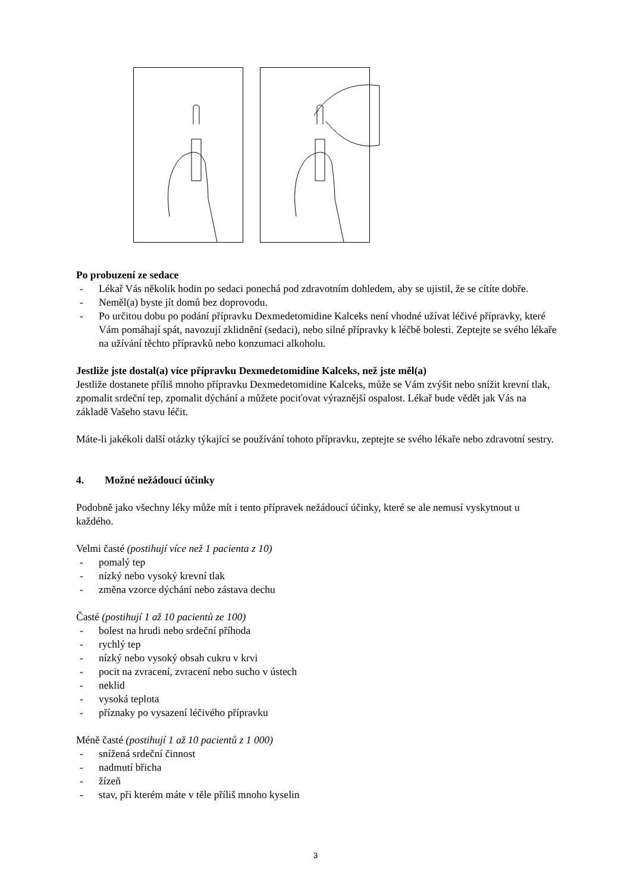Po probuzení ze sedace
- Lékař Vás několik hodin po sedaci ponechá pod zdravotním dohledem, aby se ujistil, že se cítíte dobře.
- Neměl(a) byste jít domů bez doprovodu.
- Po určitou dobu po podání přípravku Dexmedetomidine Kalceks není vhodné užívat léčivé přípravky, které Vám pomáhají spát, navozují zklidnění (sedaci), nebo silné přípravky k léčbě bolesti. Zeptejte se svého lékaře na užívání těchto přípravků nebo konzumaci alkoholu.
Jestliže jste dostal(a) více přípravku Dexmedetomidine Kalceks, než jste měl(a)
Jestliže dostanete příliš mnoho přípravku Dexmedetomidine Kalceks, může se Vám zvýšit nebo snížit krevní tlak, zpomalit srdeční tep, zpomalit dýchání a můžete pociťovat výraznější ospalost. Lékař bude vědět jak Vás na základě Vašeho stavu léčit.
Máte-li jakékoli další otázky týkající se používání tohoto přípravku, zeptejte se svého lékaře nebo zdravotní sestry.
4. Možné nežádoucí účinky
Podobně jako všechny léky může mít i tento přípravek nežádoucí účinky, které se ale nemusí vyskytnout u každého.
Velmi časté (postihují více než 1 pacienta z 10)
- pomalý tep
- nízký nebo vysoký krevní tlak
- změna vzorce dýchání nebo zástava dechu
Časté (postihují 1 až 10 pacientů ze 100)
- bolest na hrudi nebo srdeční příhoda
- rychlý tep
- nízký nebo vysoký obsah cukru v krvi
- pocit na zvracení, zvracení nebo sucho v ústech
- neklid
- vysoká teplota
- příznaky po vysazení léčivého přípravku
Méně časté (postihují 1 až 10 pacientů z 1 000)
- snížená srdeční činnost
- nadmutí břicha
- žízeň
- stav, při kterém máte v těle příliš mnoho kyselin
3